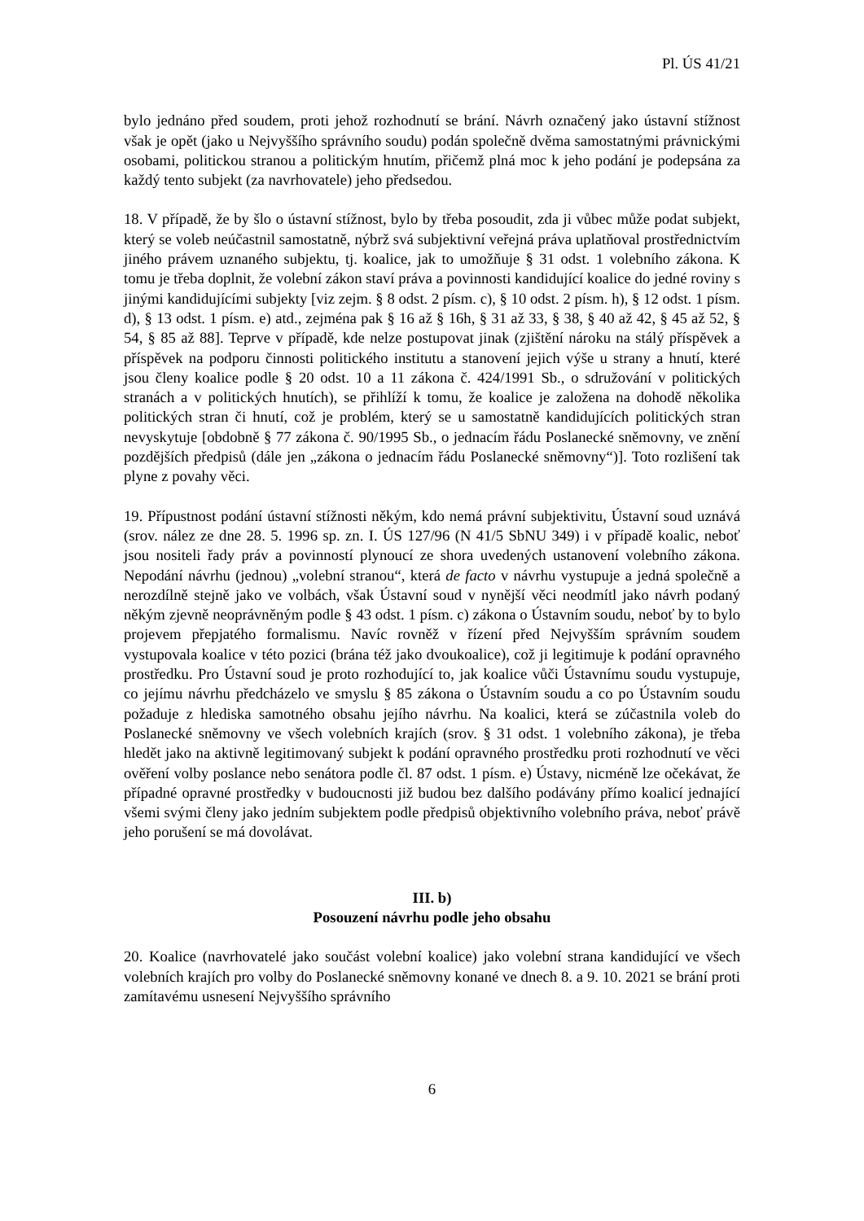Pl. ÚS 41/21
bylo jednáno před soudem, proti jehož rozhodnutí se brání. Návrh označený jako ústavní stížnost však je opět (jako u Nejvyššího správního soudu) podán společně dvěma samostatnými právnickými osobami, politickou stranou a politickým hnutím, přičemž plná moc k jeho podání je podepsána za každý tento subjekt (za navrhovatele) jeho předsedou.
18. V případě, že by šlo o ústavní stížnost, bylo by třeba posoudit, zda ji vůbec může podat subjekt, který se voleb neúčastnil samostatně, nýbrž svá subjektivní veřejná práva uplatňoval prostřednictvím jiného právem uznaného subjektu, tj. koalice, jak to umožňuje § 31 odst. 1 volebního zákona. K tomu je třeba doplnit, že volební zákon staví práva a povinnosti kandidující koalice do jedné roviny s jinými kandidujícími subjekty [viz zejm. § 8 odst. 2 písm. c), § 10 odst. 2 písm. h), § 12 odst. 1 písm. d), § 13 odst. 1 písm. e) atd., zejména pak § 16 až § 16h, § 31 až 33, § 38, § 40 až 42, § 45 až 52, § 54, § 85 až 88]. Teprve v případě, kde nelze postupovat jinak (zjištění nároku na stálý příspěvek a příspěvek na podporu činnosti politického institutu a stanovení jejich výše u strany a hnutí, které jsou členy koalice podle § 20 odst. 10 a 11 zákona č. 424/1991 Sb., o sdružování v politických stranách a v politických hnutích), se přihlíží k tomu, že koalice je založena na dohodě několika politických stran či hnutí, což je problém, který se u samostatně kandidujících politických stran nevyskytuje [obdobně § 77 zákona č. 90/1995 Sb., o jednacím řádu Poslanecké sněmovny, ve znění pozdějších předpisů (dále jen „zákona o jednacím řádu Poslanecké sněmovny“)]. Toto rozlišení tak plyne z povahy věci.
19. Přípustnost podání ústavní stížnosti někým, kdo nemá právní subjektivitu, Ústavní soud uznává (srov. nález ze dne 28. 5. 1996 sp. zn. I. ÚS 127/96 (N 41/5 SbNU 349) i v případě koalic, neboť jsou nositeli řady práv a povinností plynoucí ze shora uvedených ustanovení volebního zákona. Nepodání návrhu (jednou) „volební stranou“, která de facto v návrhu vystupuje a jedná společně a nerozdílně stejně jako ve volbách, však Ústavní soud v nynější věci neodmítl jako návrh podaný někým zjevně neoprávněným podle § 43 odst. 1 písm. c) zákona o Ústavním soudu, neboť by to bylo projevem přepjatého formalismu. Navíc rovněž v řízení před Nejvyšším správním soudem vystupovala koalice v této pozici (brána též jako dvoukoalice), což ji legitimuje k podání opravného prostředku. Pro Ústavní soud je proto rozhodující to, jak koalice vůči Ústavnímu soudu vystupuje, co jejímu návrhu předcházelo ve smyslu § 85 zákona o Ústavním soudu a co po Ústavním soudu požaduje z hlediska samotného obsahu jejího návrhu. Na koalici, která se zúčastnila voleb do Poslanecké sněmovny ve všech volebních krajích (srov. § 31 odst. 1 volebního zákona), je třeba hledět jako na aktivně legitimovaný subjekt k podání opravného prostředku proti rozhodnutí ve věci ověření volby poslance nebo senátora podle čl. 87 odst. 1 písm. e) Ústavy, nicméně lze očekávat, že případné opravné prostředky v budoucnosti již budou bez dalšího podávány přímo koalicí jednající všemi svými členy jako jedním subjektem podle předpisů objektivního volebního práva, neboť právě jeho porušení se má dovolávat.
III. b)
Posouzení návrhu podle jeho obsahu
20. Koalice (navrhovatelé jako součást volební koalice) jako volební strana kandidující ve všech volebních krajích pro volby do Poslanecké sněmovny konané ve dnech 8. a 9. 10. 2021 se brání proti zamítavému usnesení Nejvyššího správního
6